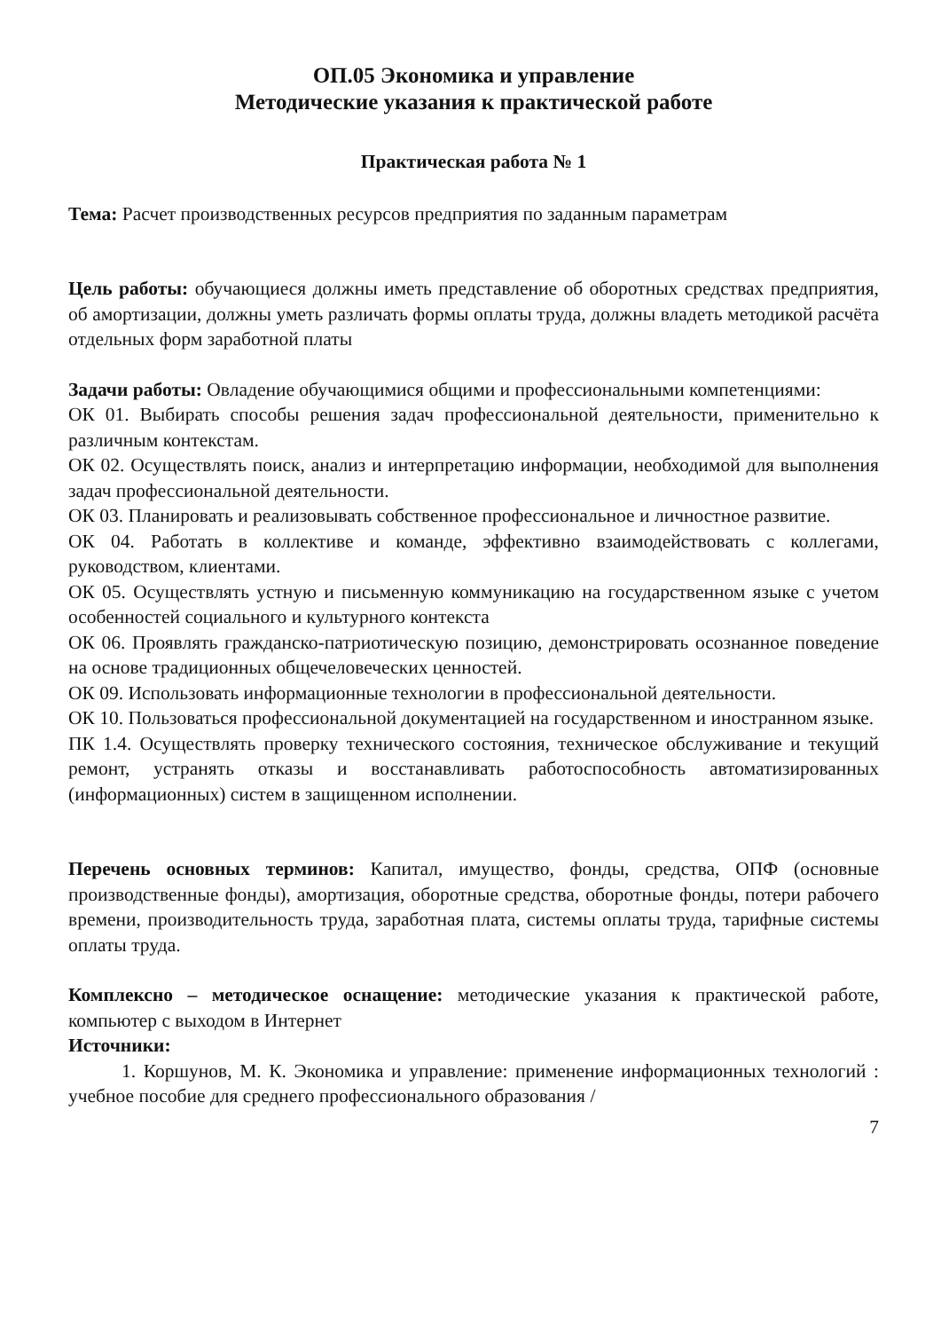ОП.05 Экономика и управление
Методические указания к практической работе
Практическая работа № 1
Тема: Расчет производственных ресурсов предприятия по заданным параметрам
Цель работы: обучающиеся должны иметь представление об оборотных средствах предприятия, об амортизации, должны уметь различать формы оплаты труда, должны владеть методикой расчёта отдельных форм заработной платы
Задачи работы: Овладение обучающимися общими и профессиональными компетенциями:
ОК 01. Выбирать способы решения задач профессиональной деятельности, применительно к различным контекстам.
ОК 02. Осуществлять поиск, анализ и интерпретацию информации, необходимой для выполнения задач профессиональной деятельности.
ОК 03. Планировать и реализовывать собственное профессиональное и личностное развитие.
ОК 04. Работать в коллективе и команде, эффективно взаимодействовать с коллегами, руководством, клиентами.
ОК 05. Осуществлять устную и письменную коммуникацию на государственном языке с учетом особенностей социального и культурного контекста
ОК 06. Проявлять гражданско-патриотическую позицию, демонстрировать осознанное поведение на основе традиционных общечеловеческих ценностей.
ОК 09. Использовать информационные технологии в профессиональной деятельности.
ОК 10. Пользоваться профессиональной документацией на государственном и иностранном языке.
ПК 1.4. Осуществлять проверку технического состояния, техническое обслуживание и текущий ремонт, устранять отказы и восстанавливать работоспособность автоматизированных (информационных) систем в защищенном исполнении.
Перечень основных терминов: Капитал, имущество, фонды, средства, ОПФ (основные производственные фонды), амортизация, оборотные средства, оборотные фонды, потери рабочего времени, производительность труда, заработная плата, системы оплаты труда, тарифные системы оплаты труда.
Комплексно – методическое оснащение: методические указания к практической работе, компьютер с выходом в Интернет
Источники:
1. Коршунов, М. К. Экономика и управление: применение информационных технологий : учебное пособие для среднего профессионального образования /
7